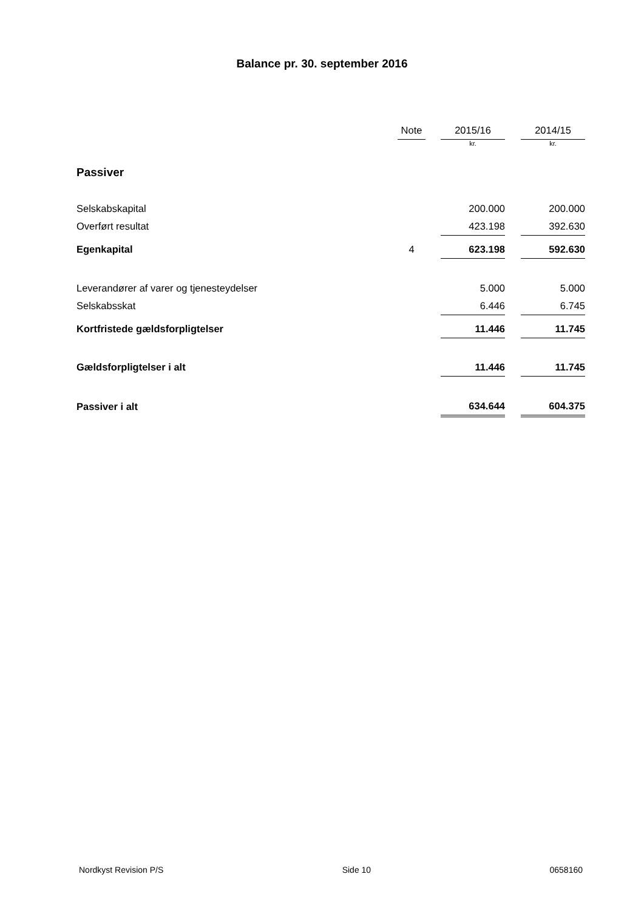Balance pr. 30. september 2016
| | Note | | 2015/16 | | 2014/15 |
| --- | --- | --- | --- | --- | --- |
| | | | kr. | | kr. |
| Passiver | | | | | |
| Selskabskapital | | | 200.000 | | 200.000 |
| Overført resultat | | | 423.198 | | 392.630 |
| Egenkapital | 4 | | 623.198 | | 592.630 |
| Leverandører af varer og tjenesteydelser | | | 5.000 | | 5.000 |
| Selskabsskat | | | 6.446 | | 6.745 |
| Kortfristede gældsforpligtelser | | | 11.446 | | 11.745 |
| Gældsforpligtelser i alt | | | 11.446 | | 11.745 |
| Passiver i alt | | | 634.644 | | 604.375 |
Nordkyst Revision P/S Side 10 0658160